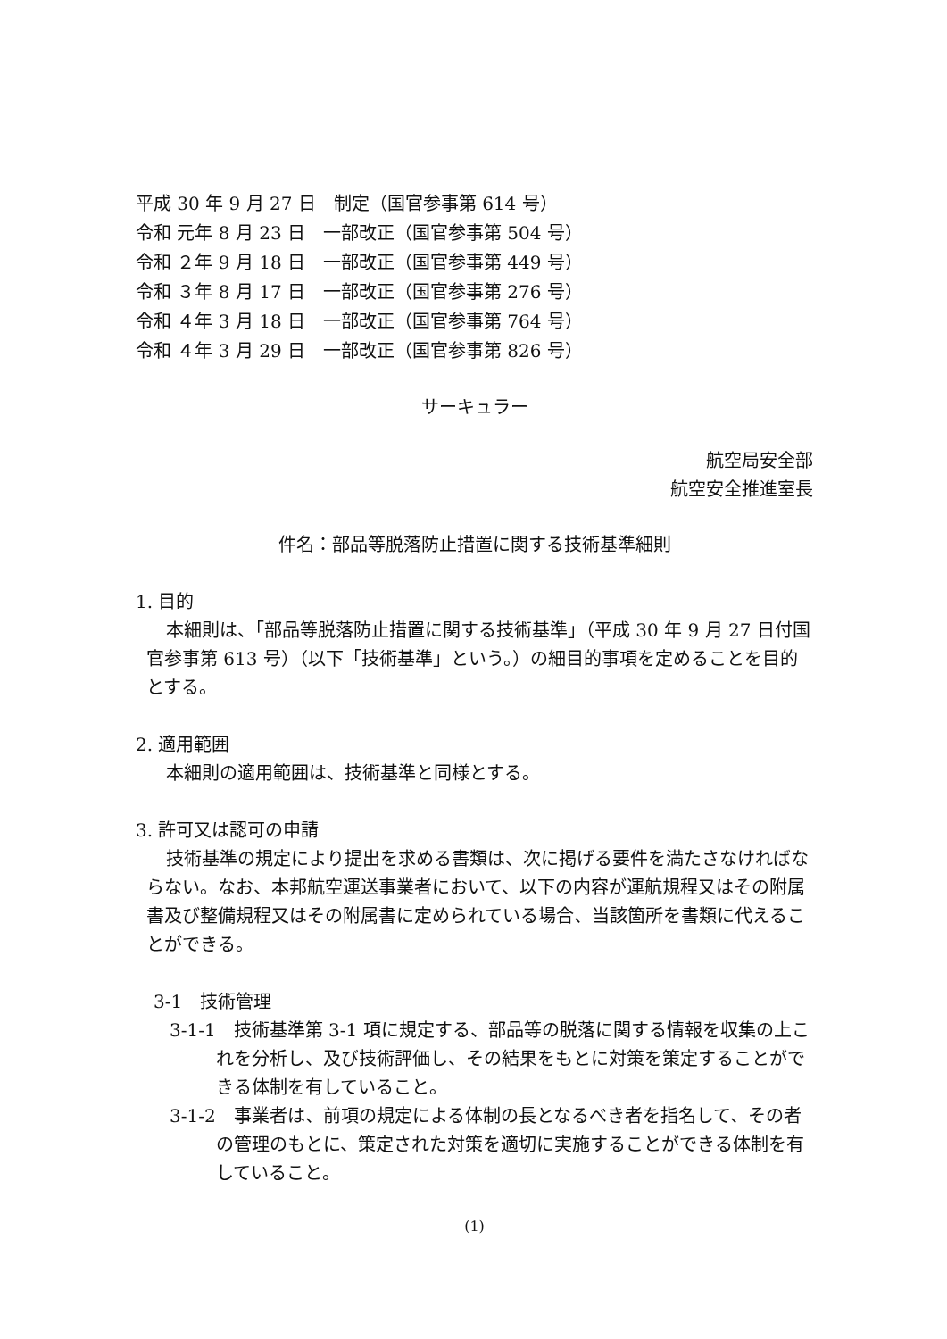平成 30 年 9 月 27 日　制定（国官参事第 614 号）
令和 元年 8 月 23 日　一部改正（国官参事第 504 号）
令和 ２年 9 月 18 日　一部改正（国官参事第 449 号）
令和 ３年 8 月 17 日　一部改正（国官参事第 276 号）
令和 ４年 3 月 18 日　一部改正（国官参事第 764 号）
令和 ４年 3 月 29 日　一部改正（国官参事第 826 号）
サーキュラー
航空局安全部
航空安全推進室長
件名：部品等脱落防止措置に関する技術基準細則
1. 目的
本細則は、「部品等脱落防止措置に関する技術基準」（平成 30 年 9 月 27 日付国官参事第 613 号）（以下「技術基準」という。）の細目的事項を定めることを目的とする。
2. 適用範囲
本細則の適用範囲は、技術基準と同様とする。
3. 許可又は認可の申請
技術基準の規定により提出を求める書類は、次に掲げる要件を満たさなければならない。なお、本邦航空運送事業者において、以下の内容が運航規程又はその附属書及び整備規程又はその附属書に定められている場合、当該箇所を書類に代えることができる。
3-1　技術管理
3-1-1　技術基準第 3-1 項に規定する、部品等の脱落に関する情報を収集の上これを分析し、及び技術評価し、その結果をもとに対策を策定することができる体制を有していること。
3-1-2　事業者は、前項の規定による体制の長となるべき者を指名して、その者の管理のもとに、策定された対策を適切に実施することができる体制を有していること。
(1)